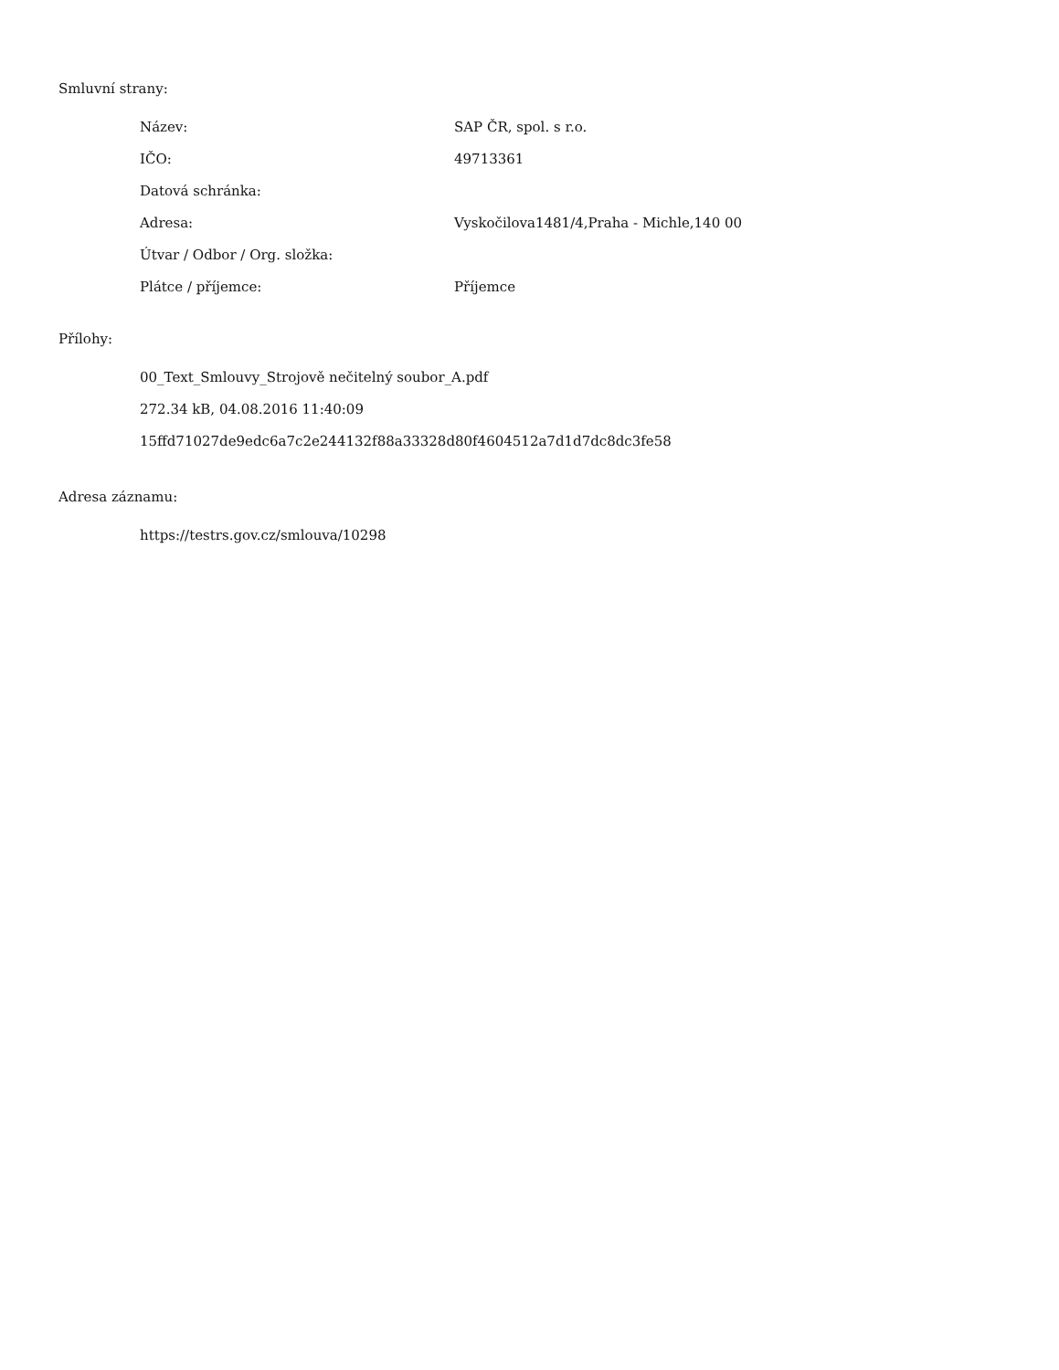Smluvní strany:
| Název: | SAP ČR, spol. s r.o. |
| IČO: | 49713361 |
| Datová schránka: | |
| Adresa: | Vyskočilova1481/4,Praha - Michle,140 00 |
| Útvar / Odbor / Org. složka: | |
| Plátce / příjemce: | Příjemce |
Přílohy:
00_Text_Smlouvy_Strojově nečitelný soubor_A.pdf
272.34 kB, 04.08.2016 11:40:09
15ffd71027de9edc6a7c2e244132f88a33328d80f4604512a7d1d7dc8dc3fe58
Adresa záznamu:
https://testrs.gov.cz/smlouva/10298